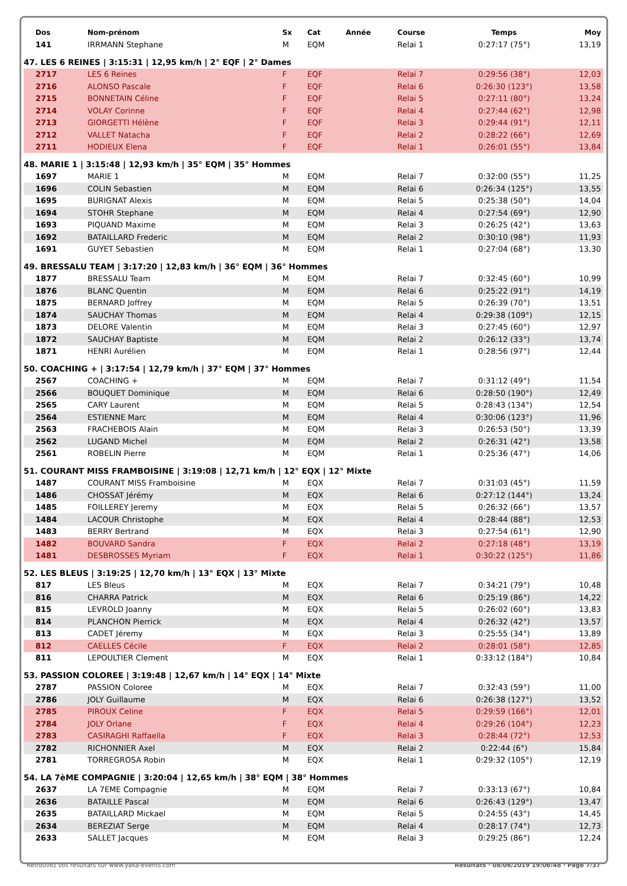| Dos | Nom-prénom | Sx | Cat | Année | Course | Temps | Moy |
| --- | --- | --- | --- | --- | --- | --- | --- |
| 141 | IRRMANN Stephane | M | EQM | | Relai 1 | 0:27:17 (75°) | 13,19 |
| 47. LES 6 REINES / 3:15:31 / 12,95 km/h / 2° EQF / 2° Dames | | | | | | | |
| 2717 | LES 6 Reines | F | EQF | | Relai 7 | 0:29:56 (38°) | 12,03 |
| 2716 | ALONSO Pascale | F | EQF | | Relai 6 | 0:26:30 (123°) | 13,58 |
| 2715 | BONNETAIN Céline | F | EQF | | Relai 5 | 0:27:11 (80°) | 13,24 |
| 2714 | VOLAY Corinne | F | EQF | | Relai 4 | 0:27:44 (62°) | 12,98 |
| 2713 | GIORGETTI Hélène | F | EQF | | Relai 3 | 0:29:44 (91°) | 12,11 |
| 2712 | VALLET Natacha | F | EQF | | Relai 2 | 0:28:22 (66°) | 12,69 |
| 2711 | HODIEUX Elena | F | EQF | | Relai 1 | 0:26:01 (55°) | 13,84 |
| 48. MARIE 1 / 3:15:48 / 12,93 km/h / 35° EQM / 35° Hommes | | | | | | | |
| 1697 | MARIE 1 | M | EQM | | Relai 7 | 0:32:00 (55°) | 11,25 |
| 1696 | COLIN Sebastien | M | EQM | | Relai 6 | 0:26:34 (125°) | 13,55 |
| 1695 | BURIGNAT Alexis | M | EQM | | Relai 5 | 0:25:38 (50°) | 14,04 |
| 1694 | STOHR Stephane | M | EQM | | Relai 4 | 0:27:54 (69°) | 12,90 |
| 1693 | PIQUAND Maxime | M | EQM | | Relai 3 | 0:26:25 (42°) | 13,63 |
| 1692 | BATAILLARD Frederic | M | EQM | | Relai 2 | 0:30:10 (98°) | 11,93 |
| 1691 | GUYET Sebastien | M | EQM | | Relai 1 | 0:27:04 (68°) | 13,30 |
| 49. BRESSALU TEAM / 3:17:20 / 12,83 km/h / 36° EQM / 36° Hommes | | | | | | | |
| 1877 | BRESSALU Team | M | EQM | | Relai 7 | 0:32:45 (60°) | 10,99 |
| 1876 | BLANC Quentin | M | EQM | | Relai 6 | 0:25:22 (91°) | 14,19 |
| 1875 | BERNARD Joffrey | M | EQM | | Relai 5 | 0:26:39 (70°) | 13,51 |
| 1874 | SAUCHAY Thomas | M | EQM | | Relai 4 | 0:29:38 (109°) | 12,15 |
| 1873 | DELORE Valentin | M | EQM | | Relai 3 | 0:27:45 (60°) | 12,97 |
| 1872 | SAUCHAY Baptiste | M | EQM | | Relai 2 | 0:26:12 (33°) | 13,74 |
| 1871 | HENRI Aurélien | M | EQM | | Relai 1 | 0:28:56 (97°) | 12,44 |
| 50. COACHING + / 3:17:54 / 12,79 km/h / 37° EQM / 37° Hommes | | | | | | | |
| 2567 | COACHING + | M | EQM | | Relai 7 | 0:31:12 (49°) | 11,54 |
| 2566 | BOUQUET Dominique | M | EQM | | Relai 6 | 0:28:50 (190°) | 12,49 |
| 2565 | CARY Laurent | M | EQM | | Relai 5 | 0:28:43 (134°) | 12,54 |
| 2564 | ESTIENNE Marc | M | EQM | | Relai 4 | 0:30:06 (123°) | 11,96 |
| 2563 | FRACHEBOIS Alain | M | EQM | | Relai 3 | 0:26:53 (50°) | 13,39 |
| 2562 | LUGAND Michel | M | EQM | | Relai 2 | 0:26:31 (42°) | 13,58 |
| 2561 | ROBELIN Pierre | M | EQM | | Relai 1 | 0:25:36 (47°) | 14,06 |
| 51. COURANT MISS FRAMBOISINE / 3:19:08 / 12,71 km/h / 12° EQX / 12° Mixte | | | | | | | |
| 1487 | COURANT MISS Framboisine | M | EQX | | Relai 7 | 0:31:03 (45°) | 11,59 |
| 1486 | CHOSSAT Jérémy | M | EQX | | Relai 6 | 0:27:12 (144°) | 13,24 |
| 1485 | FOILLEREY Jeremy | M | EQX | | Relai 5 | 0:26:32 (66°) | 13,57 |
| 1484 | LACOUR Christophe | M | EQX | | Relai 4 | 0:28:44 (88°) | 12,53 |
| 1483 | BERRY Bertrand | M | EQX | | Relai 3 | 0:27:54 (61°) | 12,90 |
| 1482 | BOUVARD Sandra | F | EQX | | Relai 2 | 0:27:18 (48°) | 13,19 |
| 1481 | DESBROSSES Myriam | F | EQX | | Relai 1 | 0:30:22 (125°) | 11,86 |
| 52. LES BLEUS / 3:19:25 / 12,70 km/h / 13° EQX / 13° Mixte | | | | | | | |
| 817 | LES Bleus | M | EQX | | Relai 7 | 0:34:21 (79°) | 10,48 |
| 816 | CHARRA Patrick | M | EQX | | Relai 6 | 0:25:19 (86°) | 14,22 |
| 815 | LEVROLD Joanny | M | EQX | | Relai 5 | 0:26:02 (60°) | 13,83 |
| 814 | PLANCHON Pierrick | M | EQX | | Relai 4 | 0:26:32 (42°) | 13,57 |
| 813 | CADET Jéremy | M | EQX | | Relai 3 | 0:25:55 (34°) | 13,89 |
| 812 | CAELLES Cécile | F | EQX | | Relai 2 | 0:28:01 (58°) | 12,85 |
| 811 | LEPOULTIER Clement | M | EQX | | Relai 1 | 0:33:12 (184°) | 10,84 |
| 53. PASSION COLOREE / 3:19:48 / 12,67 km/h / 14° EQX / 14° Mixte | | | | | | | |
| 2787 | PASSION Coloree | M | EQX | | Relai 7 | 0:32:43 (59°) | 11,00 |
| 2786 | JOLY Guillaume | M | EQX | | Relai 6 | 0:26:38 (127°) | 13,52 |
| 2785 | PIROUX Celine | F | EQX | | Relai 5 | 0:29:59 (166°) | 12,01 |
| 2784 | JOLY Orlane | F | EQX | | Relai 4 | 0:29:26 (104°) | 12,23 |
| 2783 | CASIRAGHI Raffaella | F | EQX | | Relai 3 | 0:28:44 (72°) | 12,53 |
| 2782 | RICHONNIER Axel | M | EQX | | Relai 2 | 0:22:44 (6°) | 15,84 |
| 2781 | TORREGROSA Robin | M | EQX | | Relai 1 | 0:29:32 (105°) | 12,19 |
| 54. LA 7èME COMPAGNIE / 3:20:04 / 12,65 km/h / 38° EQM / 38° Hommes | | | | | | | |
| 2637 | LA 7EME Compagnie | M | EQM | | Relai 7 | 0:33:13 (67°) | 10,84 |
| 2636 | BATAILLE Pascal | M | EQM | | Relai 6 | 0:26:43 (129°) | 13,47 |
| 2635 | BATAILLARD Mickael | M | EQM | | Relai 5 | 0:24:55 (43°) | 14,45 |
| 2634 | BEREZIAT Serge | M | EQM | | Relai 4 | 0:28:17 (74°) | 12,73 |
| 2633 | SALLET Jacques | M | EQM | | Relai 3 | 0:29:25 (86°) | 12,24 |
Retrouvez vos résultats sur www.yaka-events.com Résultats · 08/06/2019 19:06:48 · Page 7/37